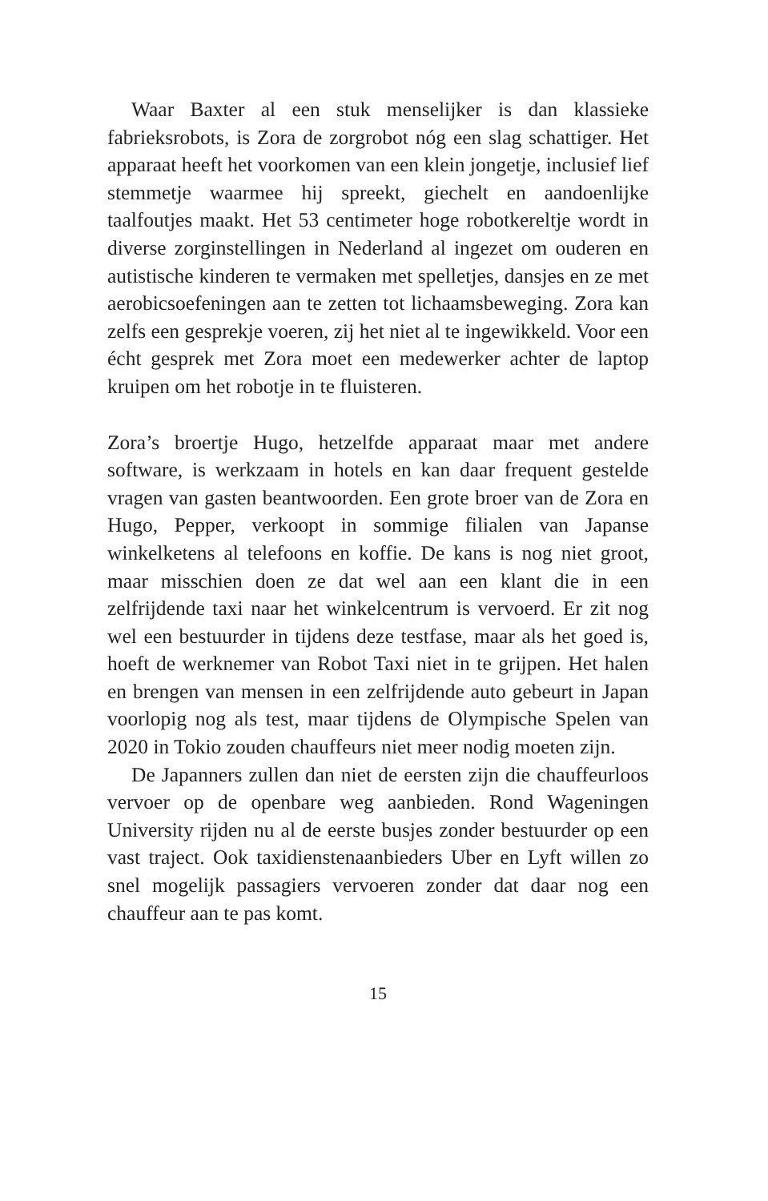Waar Baxter al een stuk menselijker is dan klassieke fabrieksrobots, is Zora de zorgrobot nóg een slag schattiger. Het apparaat heeft het voorkomen van een klein jongetje, inclusief lief stemmetje waarmee hij spreekt, giechelt en aandoenlijke taalfoutjes maakt. Het 53 centimeter hoge robotkereltje wordt in diverse zorginstellingen in Nederland al ingezet om ouderen en autistische kinderen te vermaken met spelletjes, dansjes en ze met aerobicsoefeningen aan te zetten tot lichaamsbeweging. Zora kan zelfs een gesprekje voeren, zij het niet al te ingewikkeld. Voor een écht gesprek met Zora moet een medewerker achter de laptop kruipen om het robotje in te fluisteren.
Zora’s broertje Hugo, hetzelfde apparaat maar met andere software, is werkzaam in hotels en kan daar frequent gestelde vragen van gasten beantwoorden. Een grote broer van de Zora en Hugo, Pepper, verkoopt in sommige filialen van Japanse winkelketens al telefoons en koffie. De kans is nog niet groot, maar misschien doen ze dat wel aan een klant die in een zelfrijdende taxi naar het winkelcentrum is vervoerd. Er zit nog wel een bestuurder in tijdens deze testfase, maar als het goed is, hoeft de werknemer van Robot Taxi niet in te grijpen. Het halen en brengen van mensen in een zelfrijdende auto gebeurt in Japan voorlopig nog als test, maar tijdens de Olympische Spelen van 2020 in Tokio zouden chauffeurs niet meer nodig moeten zijn.
De Japanners zullen dan niet de eersten zijn die chauffeurloos vervoer op de openbare weg aanbieden. Rond Wageningen University rijden nu al de eerste busjes zonder bestuurder op een vast traject. Ook taxidienstenaanbieders Uber en Lyft willen zo snel mogelijk passagiers vervoeren zonder dat daar nog een chauffeur aan te pas komt.
15